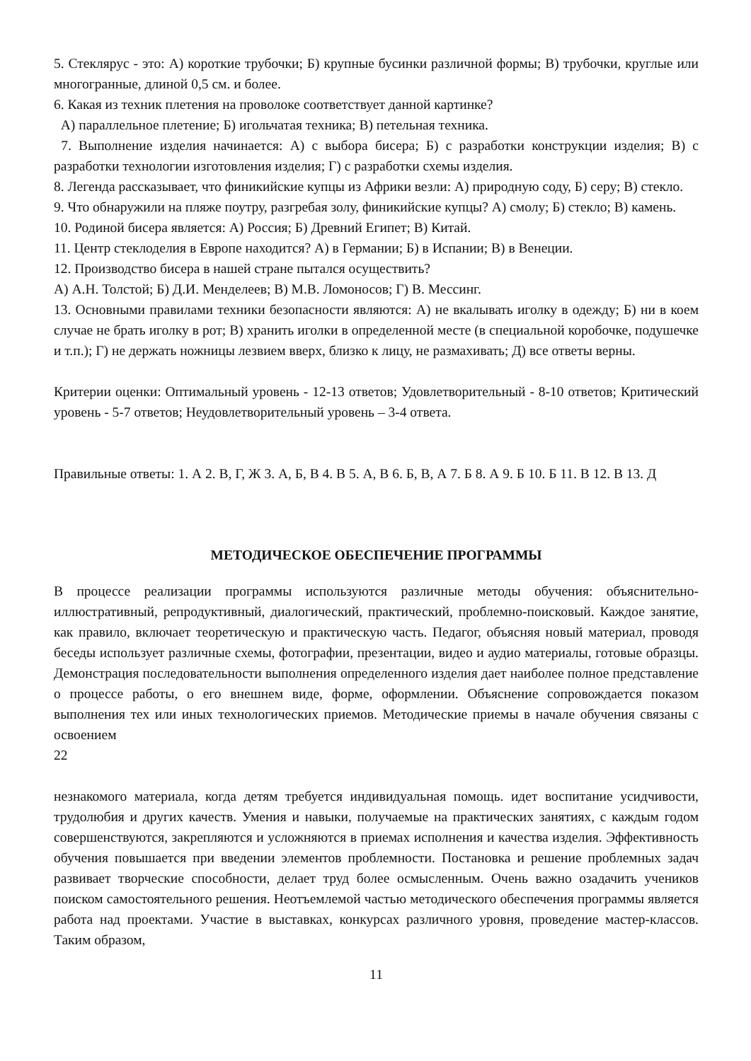5. Стеклярус - это: А) короткие трубочки; Б) крупные бусинки различной формы; В) трубочки, круглые или многогранные, длиной 0,5 см. и более.
6. Какая из техник плетения на проволоке соответствует данной картинке?
А) параллельное плетение; Б) игольчатая техника; В) петельная техника.
7. Выполнение изделия начинается: А) с выбора бисера; Б) с разработки конструкции изделия; В) с разработки технологии изготовления изделия; Г) с разработки схемы изделия.
8. Легенда рассказывает, что финикийские купцы из Африки везли: А) природную соду, Б) серу; В) стекло.
9. Что обнаружили на пляже поутру, разгребая золу, финикийские купцы? А) смолу; Б) стекло; В) камень.
10. Родиной бисера является: А) Россия; Б) Древний Египет; В) Китай.
11. Центр стеклоделия в Европе находится? А) в Германии; Б) в Испании; В) в Венеции.
12. Производство бисера в нашей стране пытался осуществить?
А) А.Н. Толстой; Б) Д.И. Менделеев; В) М.В. Ломоносов; Г) В. Мессинг.
13. Основными правилами техники безопасности являются: А) не вкалывать иголку в одежду; Б) ни в коем случае не брать иголку в рот; В) хранить иголки в определенной месте (в специальной коробочке, подушечке и т.п.); Г) не держать ножницы лезвием вверх, близко к лицу, не размахивать; Д) все ответы верны.
Критерии оценки: Оптимальный уровень - 12-13 ответов; Удовлетворительный - 8-10 ответов; Критический уровень - 5-7 ответов; Неудовлетворительный уровень – 3-4 ответа.
Правильные ответы: 1. А 2. В, Г, Ж 3. А, Б, В 4. В 5. А, В 6. Б, В, А 7. Б 8. А 9. Б 10. Б 11. В 12. В 13. Д
МЕТОДИЧЕСКОЕ ОБЕСПЕЧЕНИЕ ПРОГРАММЫ
В процессе реализации программы используются различные методы обучения: объяснительно-иллюстративный, репродуктивный, диалогический, практический, проблемно-поисковый. Каждое занятие, как правило, включает теоретическую и практическую часть. Педагог, объясняя новый материал, проводя беседы использует различные схемы, фотографии, презентации, видео и аудио материалы, готовые образцы. Демонстрация последовательности выполнения определенного изделия дает наиболее полное представление о процессе работы, о его внешнем виде, форме, оформлении. Объяснение сопровождается показом выполнения тех или иных технологических приемов. Методические приемы в начале обучения связаны с освоением
22
незнакомого материала, когда детям требуется индивидуальная помощь. идет воспитание усидчивости, трудолюбия и других качеств. Умения и навыки, получаемые на практических занятиях, с каждым годом совершенствуются, закрепляются и усложняются в приемах исполнения и качества изделия. Эффективность обучения повышается при введении элементов проблемности. Постановка и решение проблемных задач развивает творческие способности, делает труд более осмысленным. Очень важно озадачить учеников поиском самостоятельного решения. Неотъемлемой частью методического обеспечения программы является работа над проектами. Участие в выставках, конкурсах различного уровня, проведение мастер-классов. Таким образом,
11